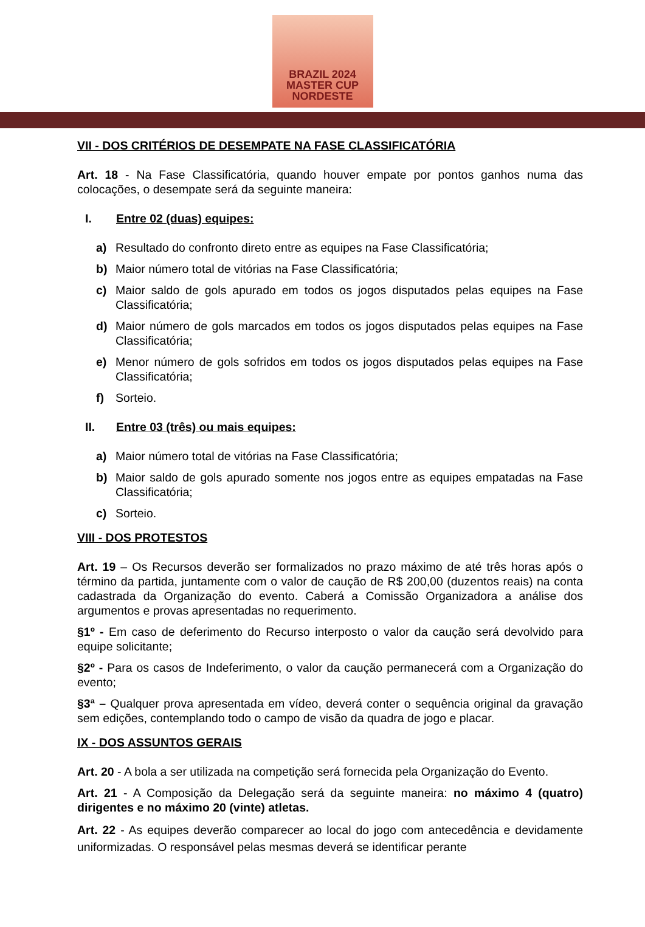BRAZIL 2024
MASTER CUP
NORDESTE
VII - DOS CRITÉRIOS DE DESEMPATE NA FASE CLASSIFICATÓRIA
Art. 18 - Na Fase Classificatória, quando houver empate por pontos ganhos numa das colocações, o desempate será da seguinte maneira:
I. Entre 02 (duas) equipes:
a) Resultado do confronto direto entre as equipes na Fase Classificatória;
b) Maior número total de vitórias na Fase Classificatória;
c) Maior saldo de gols apurado em todos os jogos disputados pelas equipes na Fase Classificatória;
d) Maior número de gols marcados em todos os jogos disputados pelas equipes na Fase Classificatória;
e) Menor número de gols sofridos em todos os jogos disputados pelas equipes na Fase Classificatória;
f) Sorteio.
II. Entre 03 (três) ou mais equipes:
a) Maior número total de vitórias na Fase Classificatória;
b) Maior saldo de gols apurado somente nos jogos entre as equipes empatadas na Fase Classificatória;
c) Sorteio.
VIII - DOS PROTESTOS
Art. 19 – Os Recursos deverão ser formalizados no prazo máximo de até três horas após o término da partida, juntamente com o valor de caução de R$ 200,00 (duzentos reais) na conta cadastrada da Organização do evento. Caberá a Comissão Organizadora a análise dos argumentos e provas apresentadas no requerimento.
§1º - Em caso de deferimento do Recurso interposto o valor da caução será devolvido para equipe solicitante;
§2º - Para os casos de Indeferimento, o valor da caução permanecerá com a Organização do evento;
§3ª – Qualquer prova apresentada em vídeo, deverá conter o sequência original da gravação sem edições, contemplando todo o campo de visão da quadra de jogo e placar.
IX - DOS ASSUNTOS GERAIS
Art. 20 - A bola a ser utilizada na competição será fornecida pela Organização do Evento.
Art. 21 - A Composição da Delegação será da seguinte maneira: no máximo 4 (quatro) dirigentes e no máximo 20 (vinte) atletas.
Art. 22 - As equipes deverão comparecer ao local do jogo com antecedência e devidamente uniformizadas. O responsável pelas mesmas deverá se identificar perante